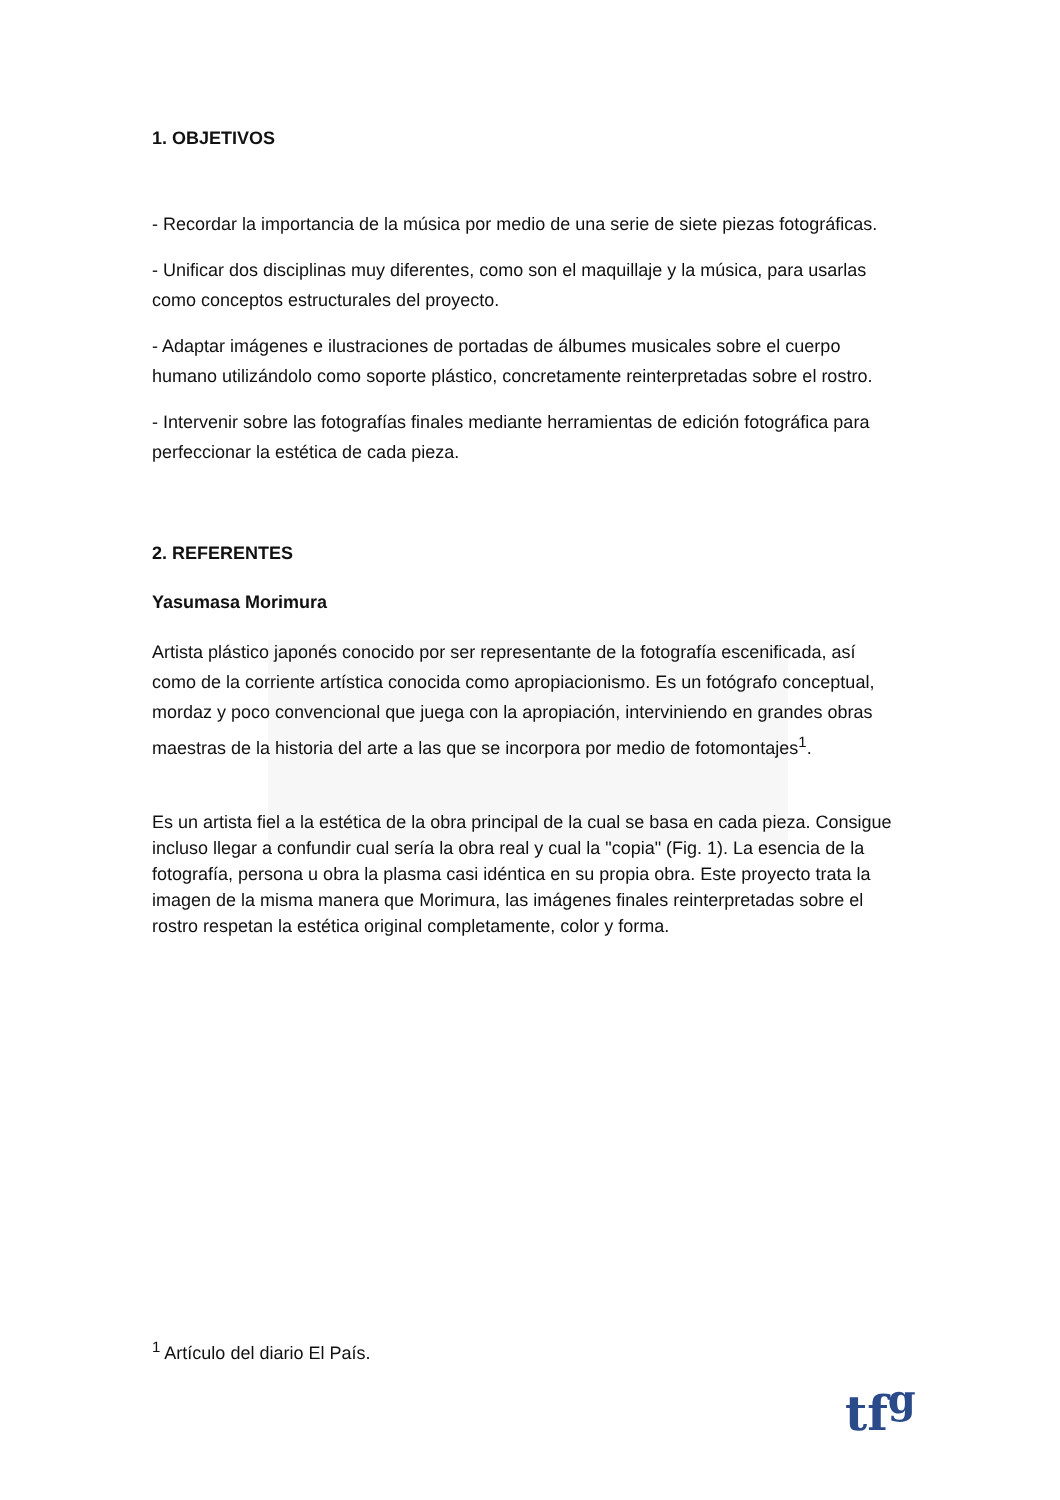1. OBJETIVOS
- Recordar la importancia de la música por medio de una serie de siete piezas fotográficas.
- Unificar dos disciplinas muy diferentes, como son el maquillaje y la música, para usarlas como conceptos estructurales del proyecto.
- Adaptar imágenes e ilustraciones de portadas de álbumes musicales sobre el cuerpo humano utilizándolo como soporte plástico, concretamente reinterpretadas sobre el rostro.
- Intervenir sobre las fotografías finales mediante herramientas de edición fotográfica para perfeccionar la estética de cada pieza.
2. REFERENTES
Yasumasa Morimura
Artista plástico japonés conocido por ser representante de la fotografía escenificada, así como de la corriente artística conocida como apropiacionismo. Es un fotógrafo conceptual, mordaz y poco convencional que juega con la apropiación, interviniendo en grandes obras maestras de la historia del arte a las que se incorpora por medio de fotomontajes<sup>1</sup>.
Es un artista fiel a la estética de la obra principal de la cual se basa en cada pieza. Consigue incluso llegar a confundir cual sería la obra real y cual la "copia" (Fig. 1). La esencia de la fotografía, persona u obra la plasma casi idéntica en su propia obra. Este proyecto trata la imagen de la misma manera que Morimura, las imágenes finales reinterpretadas sobre el rostro respetan la estética original completamente, color y forma.
<sup>1</sup> Artículo del diario El País.
tf<sup>g</sup>